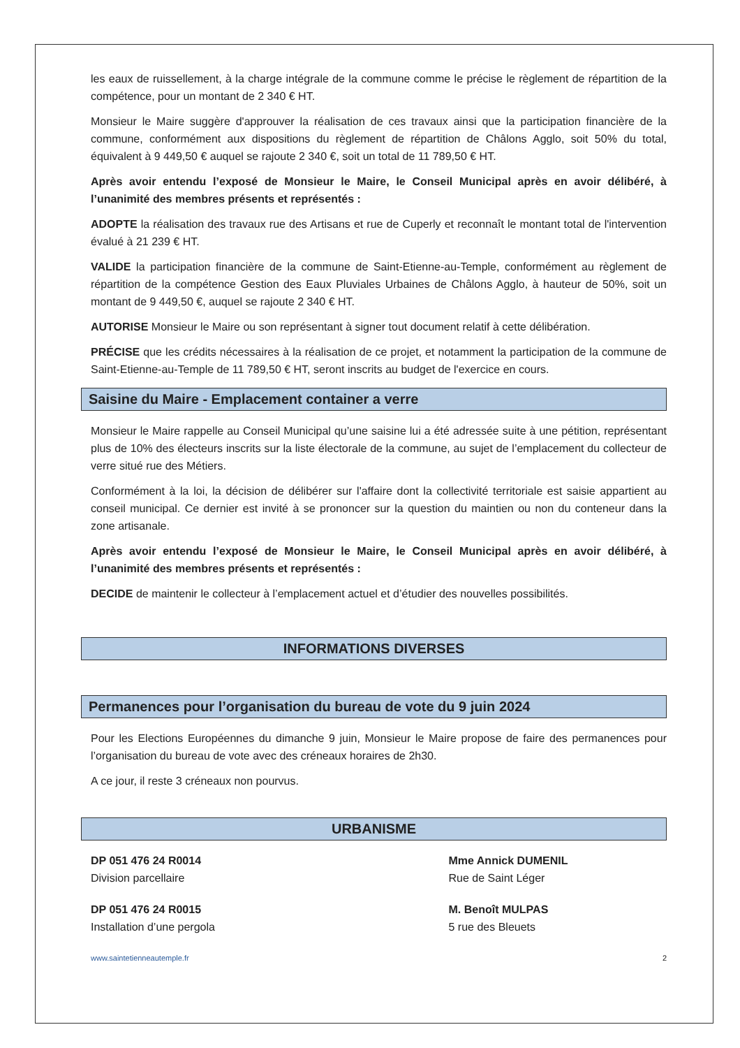les eaux de ruissellement, à la charge intégrale de la commune comme le précise le règlement de répartition de la compétence, pour un montant de 2 340 € HT.
Monsieur le Maire suggère d'approuver la réalisation de ces travaux ainsi que la participation financière de la commune, conformément aux dispositions du règlement de répartition de Châlons Agglo, soit 50% du total, équivalent à 9 449,50 € auquel se rajoute 2 340 €, soit un total de 11 789,50 € HT.
Après avoir entendu l’exposé de Monsieur le Maire, le Conseil Municipal après en avoir délibéré, à l’unanimité des membres présents et représentés :
ADOPTE la réalisation des travaux rue des Artisans et rue de Cuperly et reconnaît le montant total de l'intervention évalué à 21 239 € HT.
VALIDE la participation financière de la commune de Saint-Etienne-au-Temple, conformément au règlement de répartition de la compétence Gestion des Eaux Pluviales Urbaines de Châlons Agglo, à hauteur de 50%, soit un montant de 9 449,50 €, auquel se rajoute 2 340 € HT.
AUTORISE Monsieur le Maire ou son représentant à signer tout document relatif à cette délibération.
PRÉCISE que les crédits nécessaires à la réalisation de ce projet, et notamment la participation de la commune de Saint-Etienne-au-Temple de 11 789,50 € HT, seront inscrits au budget de l'exercice en cours.
Saisine du Maire - Emplacement container a verre
Monsieur le Maire rappelle au Conseil Municipal qu’une saisine lui a été adressée suite à une pétition, représentant plus de 10% des électeurs inscrits sur la liste électorale de la commune, au sujet de l’emplacement du collecteur de verre situé rue des Métiers.
Conformément à la loi, la décision de délibérer sur l'affaire dont la collectivité territoriale est saisie appartient au conseil municipal. Ce dernier est invité à se prononcer sur la question du maintien ou non du conteneur dans la zone artisanale.
Après avoir entendu l’exposé de Monsieur le Maire, le Conseil Municipal après en avoir délibéré, à l’unanimité des membres présents et représentés :
DECIDE de maintenir le collecteur à l’emplacement actuel et d’étudier des nouvelles possibilités.
INFORMATIONS DIVERSES
Permanences pour l’organisation du bureau de vote du 9 juin 2024
Pour les Elections Européennes du dimanche 9 juin, Monsieur le Maire propose de faire des permanences pour l’organisation du bureau de vote avec des créneaux horaires de 2h30.
A ce jour, il reste 3 créneaux non pourvus.
URBANISME
DP 051 476 24 R0014
Division parcellaire
Mme Annick DUMENIL
Rue de Saint Léger
DP 051 476 24 R0015
Installation d’une pergola
M. Benoît MULPAS
5 rue des Bleuets
www.saintetienneautemple.fr 2